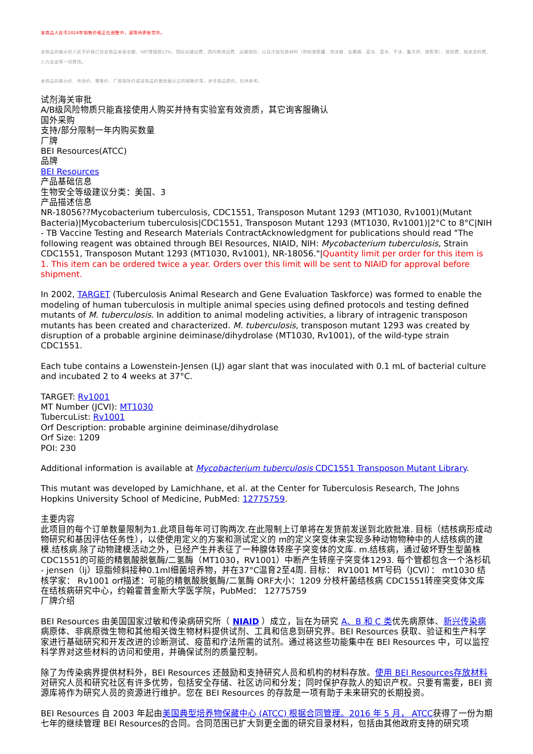本商品人民币2024年销售价格正在调整中，请等待更新完毕。
本商品的展示的人民币价格已包含商品本身金额、VAT增值税13%、国际运输运费、国内物流运费、运输保险、以及冷链包装材料（例如液氮罐、泡沫箱、金属桶、蓝冰、湿冰、干冰、蓄冷剂、液氮等）、装卸费、相关资料费、人力支出等一切费用。
本商品的美元价、市场价、零售价、厂商指导价或该商品的曾经展示过的销售价等，并非商品原价，仅供参考。
试剂海关审批
A/B级风险物质只能直接使用人购买并持有实验室有效资质，其它询客服确认
国外采购
支持/部分限制一年内购买数量
厂牌
BEI Resources(ATCC)
品牌
BEI Resources
产品基础信息
生物安全等级建议分类：美国、3
产品描述信息
NR-18056??Mycobacterium tuberculosis, CDC1551, Transposon Mutant 1293 (MT1030, Rv1001)(Mutant Bacteria)|Mycobacterium tuberculosis|CDC1551, Transposon Mutant 1293 (MT1030, Rv1001)|2°C to 8°C|NIH - TB Vaccine Testing and Research Materials ContractAcknowledgment for publications should read "The following reagent was obtained through BEI Resources, NIAID, NIH: Mycobacterium tuberculosis, Strain CDC1551, Transposon Mutant 1293 (MT1030, Rv1001), NR-18056."|Quantity limit per order for this item is 1. This item can be ordered twice a year. Orders over this limit will be sent to NIAID for approval before shipment.
In 2002, TARGET (Tuberculosis Animal Research and Gene Evaluation Taskforce) was formed to enable the modeling of human tuberculosis in multiple animal species using defined protocols and testing defined mutants of M. tuberculosis. In addition to animal modeling activities, a library of intragenic transposon mutants has been created and characterized. M. tuberculosis, transposon mutant 1293 was created by disruption of a probable arginine deiminase/dihydrolase (MT1030, Rv1001), of the wild-type strain CDC1551.
Each tube contains a Lowenstein-Jensen (LJ) agar slant that was inoculated with 0.1 mL of bacterial culture and incubated 2 to 4 weeks at 37°C.
TARGET: Rv1001
MT Number (JCVI): MT1030
TubercuList: Rv1001
Orf Description: probable arginine deiminase/dihydrolase
Orf Size: 1209
POI: 230
Additional information is available at Mycobacterium tuberculosis CDC1551 Transposon Mutant Library.
This mutant was developed by Lamichhane, et al. at the Center for Tuberculosis Research, The Johns Hopkins University School of Medicine, PubMed: 12775759.
主要内容
此项目的每个订单数量限制为1.此项目每年可订购两次.在此限制上订单将在发货前发送到北欧批准. 目标（结核病形成动物研究和基因评估任务性），以使使用定义的方案和测试定义的 m的定义突变体来实现多种动物物种中的人结核病的建模.结核病.除了动物建模活动之外，已经产生并表征了一种腺体转座子突变体的文库. m.结核病，通过破坏野生型菌株CDC1551的可能的精氨酸脱氨酶/二氢酶（MT1030，RV1001）中断产生转座子突变体1293. 每个管都包含一个洛杉矶 - jensen（lj）琼脂倾斜接种0.1ml细菌培养物，并在37°C温育2至4周. 目标： RV1001 MT号码（JCVI）： mt1030 结核学家： Rv1001 orf描述：可能的精氨酸脱氨酶/二氢酶 ORF大小：1209 分枝杆菌结核病 CDC1551转座突变体文库在结核病研究中心，约翰霍普金斯大学医学院，PubMed： 12775759
厂牌介绍
BEI Resources 由美国国家过敏和传染病研究所（ NIAID ）成立，旨在为研究 A、B 和 C 类优先病原体、新兴传染病病原体、非病原微生物和其他相关微生物材料提供试剂、工具和信息到研究界。BEI Resources 获取、验证和生产科学家进行基础研究和开发改进的诊断测试、疫苗和疗法所需的试剂。通过将这些功能集中在 BEI Resources 中，可以监控科学界对这些材料的访问和使用，并确保试剂的质量控制。
除了为传染病界提供材料外，BEI Resources 还鼓励和支持研究人员和机构的材料存放。使用 BEI Resources存放材料对研究人员和研究社区有许多优势，包括安全存储、社区访问和分发；同时保护存款人的知识产权。只要有需要，BEI 资源库将作为研究人员的资源进行维护。您在 BEI Resources 的存款是一项有助于未来研究的长期投资。
BEI Resources 自 2003 年起由美国典型培养物保藏中心 (ATCC) 根据合同管理。2016 年 5 月， ATCC获得了一份为期七年的继续管理 BEI Resources的合同。合同范围已扩大到更全面的研究目录材料，包括由其他政府支持的研究项